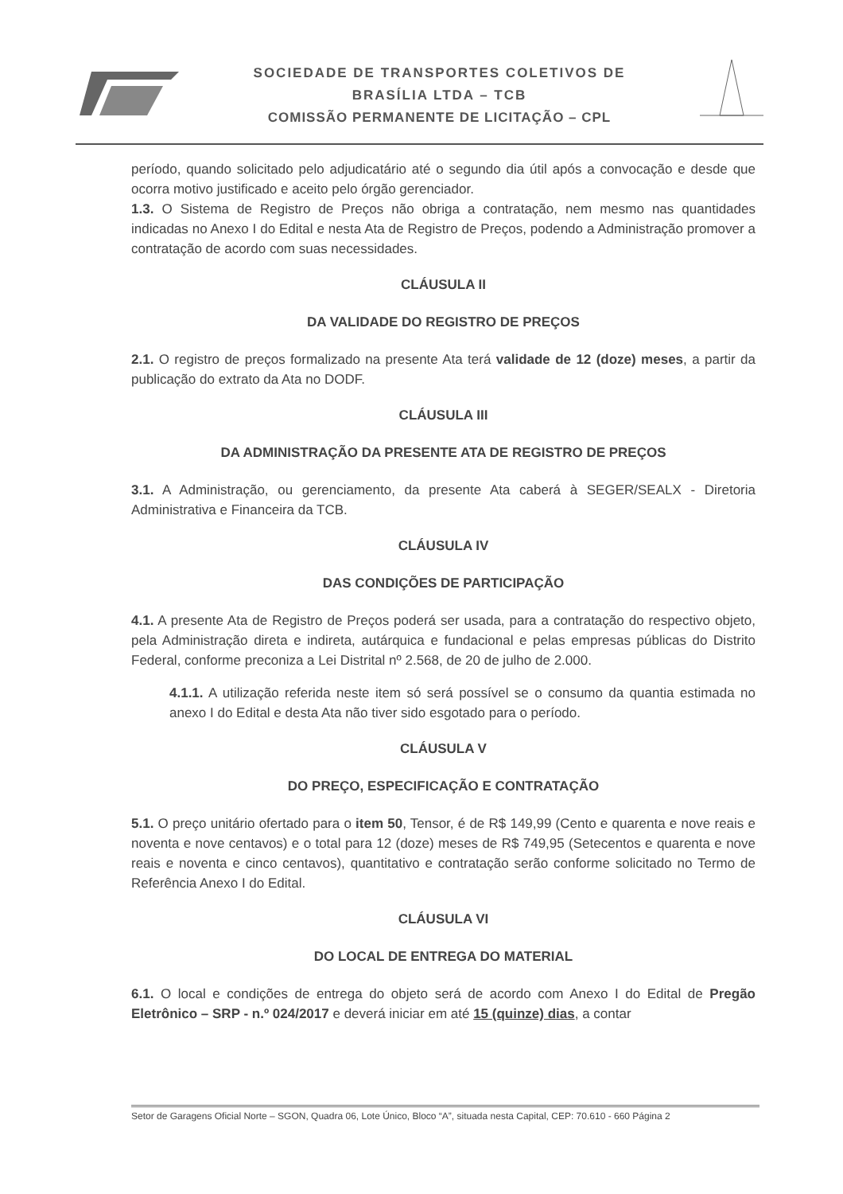SOCIEDADE DE TRANSPORTES COLETIVOS DE
BRASÍLIA LTDA – TCB
COMISSÃO PERMANENTE DE LICITAÇÃO – CPL
período, quando solicitado pelo adjudicatário até o segundo dia útil após a convocação e desde que ocorra motivo justificado e aceito pelo órgão gerenciador.
1.3. O Sistema de Registro de Preços não obriga a contratação, nem mesmo nas quantidades indicadas no Anexo I do Edital e nesta Ata de Registro de Preços, podendo a Administração promover a contratação de acordo com suas necessidades.
CLÁUSULA II
DA VALIDADE DO REGISTRO DE PREÇOS
2.1. O registro de preços formalizado na presente Ata terá validade de 12 (doze) meses, a partir da publicação do extrato da Ata no DODF.
CLÁUSULA III
DA ADMINISTRAÇÃO DA PRESENTE ATA DE REGISTRO DE PREÇOS
3.1. A Administração, ou gerenciamento, da presente Ata caberá à SEGER/SEALX - Diretoria Administrativa e Financeira da TCB.
CLÁUSULA IV
DAS CONDIÇÕES DE PARTICIPAÇÃO
4.1. A presente Ata de Registro de Preços poderá ser usada, para a contratação do respectivo objeto, pela Administração direta e indireta, autárquica e fundacional e pelas empresas públicas do Distrito Federal, conforme preconiza a Lei Distrital nº 2.568, de 20 de julho de 2.000.
4.1.1. A utilização referida neste item só será possível se o consumo da quantia estimada no anexo I do Edital e desta Ata não tiver sido esgotado para o período.
CLÁUSULA V
DO PREÇO, ESPECIFICAÇÃO E CONTRATAÇÃO
5.1. O preço unitário ofertado para o item 50, Tensor, é de R$ 149,99 (Cento e quarenta e nove reais e noventa e nove centavos) e o total para 12 (doze) meses de R$ 749,95 (Setecentos e quarenta e nove reais e noventa e cinco centavos), quantitativo e contratação serão conforme solicitado no Termo de Referência Anexo I do Edital.
CLÁUSULA VI
DO LOCAL DE ENTREGA DO MATERIAL
6.1. O local e condições de entrega do objeto será de acordo com Anexo I do Edital de Pregão Eletrônico – SRP - n.º 024/2017 e deverá iniciar em até 15 (quinze) dias, a contar
Setor de Garagens Oficial Norte – SGON, Quadra 06, Lote Único, Bloco “A”, situada nesta Capital, CEP: 70.610 - 660 Página 2